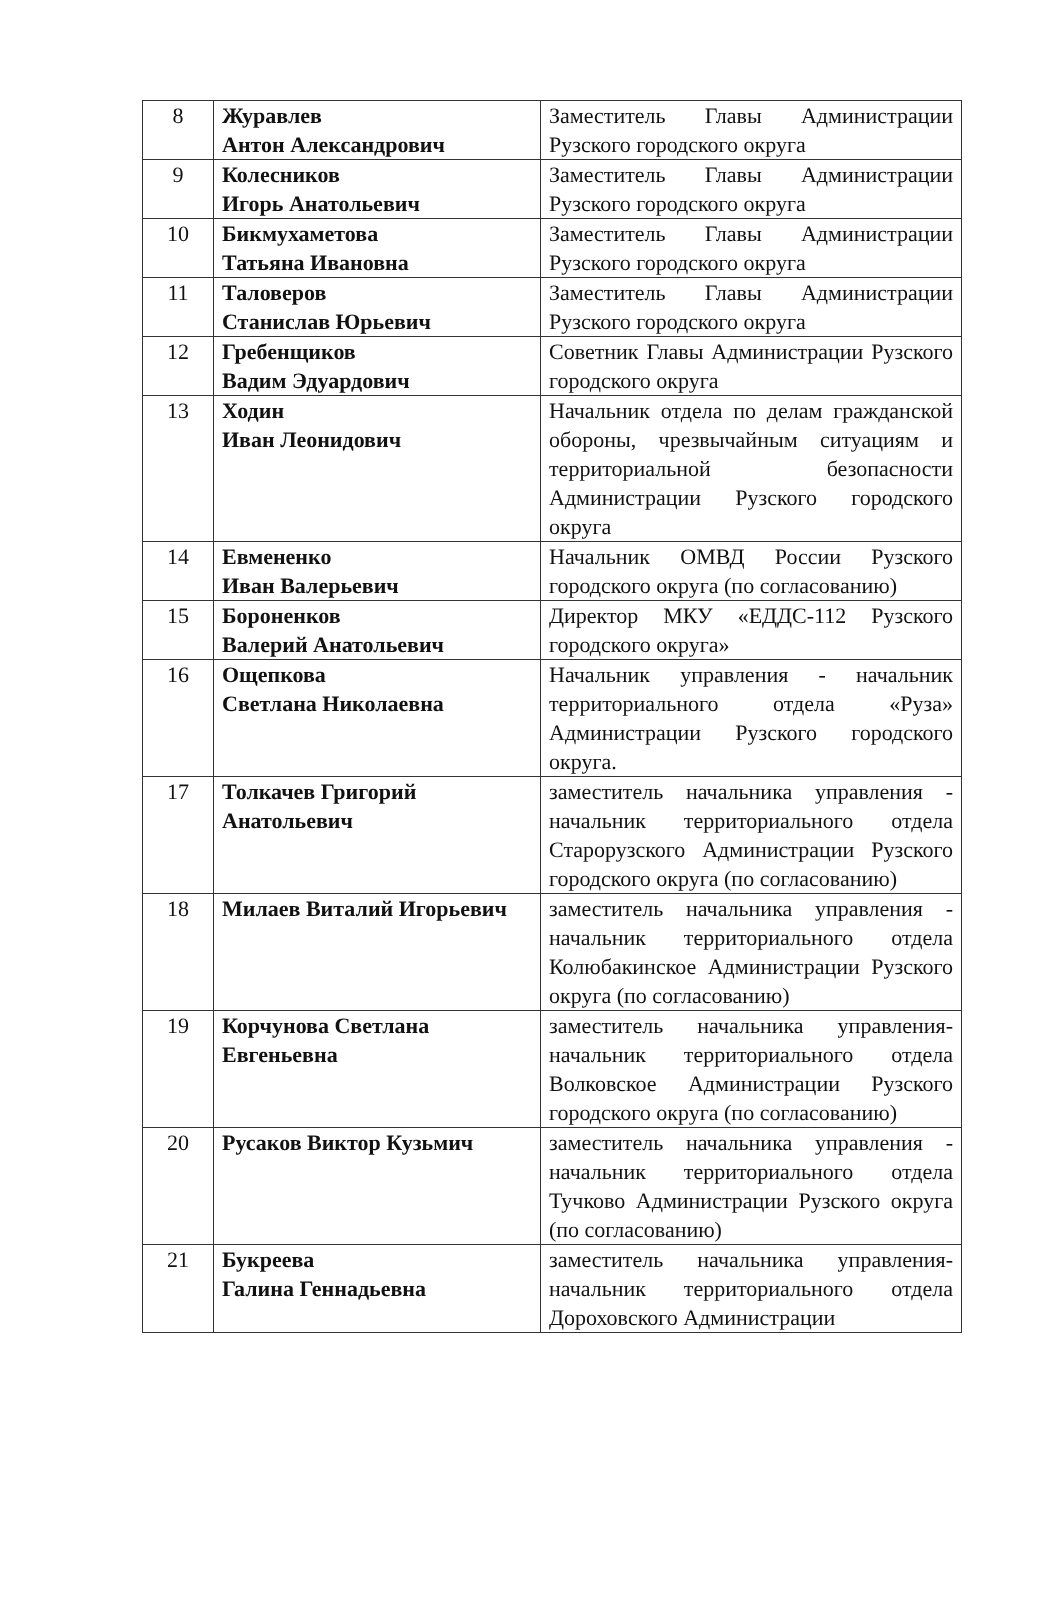| 8 | Журавлев Антон Александрович | Заместитель Главы Администрации Рузского городского округа |
| 9 | Колесников Игорь Анатольевич | Заместитель Главы Администрации Рузского городского округа |
| 10 | Бикмухаметова Татьяна Ивановна | Заместитель Главы Администрации Рузского городского округа |
| 11 | Таловеров Станислав Юрьевич | Заместитель Главы Администрации Рузского городского округа |
| 12 | Гребенщиков Вадим Эдуардович | Советник Главы Администрации Рузского городского округа |
| 13 | Ходин Иван Леонидович | Начальник отдела по делам гражданской обороны, чрезвычайным ситуациям и территориальной безопасности Администрации Рузского городского округа |
| 14 | Евмененко Иван Валерьевич | Начальник ОМВД России Рузского городского округа (по согласованию) |
| 15 | Бороненков Валерий Анатольевич | Директор МКУ «ЕДДС-112 Рузского городского округа» |
| 16 | Ощепкова Светлана Николаевна | Начальник управления - начальник территориального отдела «Руза» Администрации Рузского городского округа. |
| 17 | Толкачев Григорий Анатольевич | заместитель начальника управления - начальник территориального отдела Старорузского Администрации Рузского городского округа (по согласованию) |
| 18 | Милаев Виталий Игорьевич | заместитель начальника управления - начальник территориального отдела Колюбакинское Администрации Рузского округа (по согласованию) |
| 19 | Корчунова Светлана Евгеньевна | заместитель начальника управления-начальник территориального отдела Волковское Администрации Рузского городского округа (по согласованию) |
| 20 | Русаков Виктор Кузьмич | заместитель начальника управления - начальник территориального отдела Тучково Администрации Рузского округа (по согласованию) |
| 21 | Букреева Галина Геннадьевна | заместитель начальника управления-начальник территориального отдела Дороховского Администрации |